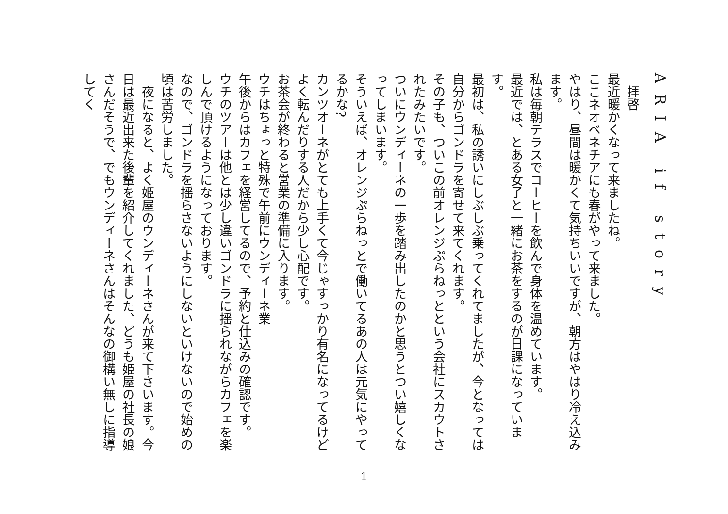ARIA if story
　拝啓
最近暖かくなって来ましたね。
ここネオベネチアにも春がやって来ました。
やはり、昼間は暖かくて気持ちいいですが、朝方はやはり冷え込みます。
私は毎朝テラスでコーヒーを飲んで身体を温めています。
最近では、とある女子と一緒にお茶をするのが日課になっていま す。
最初は、私の誘いにしぶしぶ乗ってくれてましたが、今となっては自分からゴンドラを寄せて来てくれます。
その子も、ついこの前オレンジぷらねっとという会社にスカウトされたみたいです。
ついにウンディーネの一歩を踏み出したのかと思うとつい嬉しくなってしまいます。
そういえば、オレンジぷらねっとで働いてるあの人は元気にやってるかな?
カンツオーネがとても上手くて今じゃすっかり有名になってるけど
よく転んだりする人だから少し心配です。
お茶会が終わると営業の準備に入ります。
ウチはちょっと特殊で午前にウンディーネ業
午後からはカフェを経営してるので、予約と仕込みの確認です。
ウチのツアーは他とは少し違いゴンドラに揺られながらカフェを楽しんで頂けるようになっております。
なので、ゴンドラを揺らさないようにしないといけないので始めの頃は苦労しました。
　夜になると、よく姫屋のウンディーネさんが来て下さいます。今日は最近出来た後輩を紹介してくれました、どうも姫屋の社長の娘さんだそうで、でもウンディーネさんはそんなの御構い無しに指導してく
1